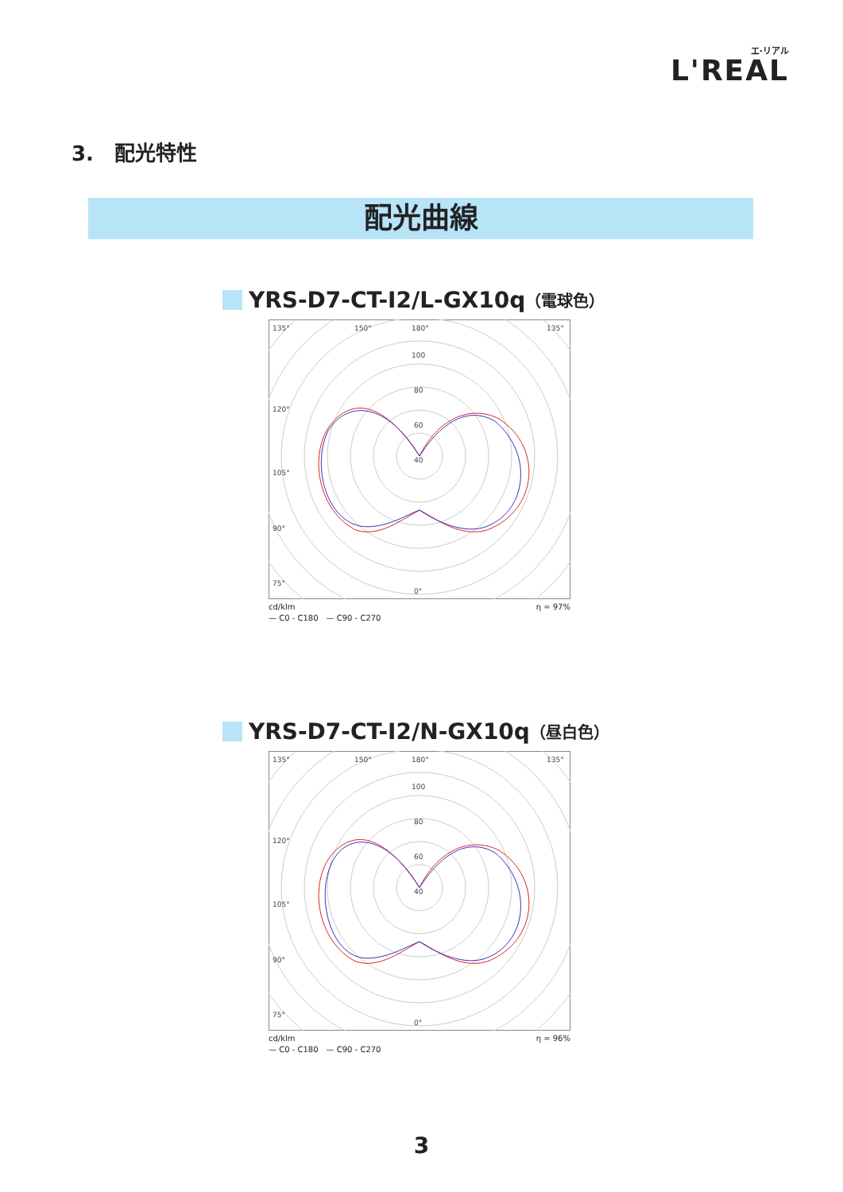エ·リアル
L'REAL
3.　配光特性
配光曲線
YRS-D7-CT-I2/L-GX10q （電球色）
135°
150°
180°
100
80
60
40
120°
105°
90°
75°
0°
135°
cd/klm
— C0 - C180　— C90 - C270 η = 97%
YRS-D7-CT-I2/N-GX10q （昼白色）
135°
150°
180°
100
80
60
40
120°
105°
90°
75°
0°
135°
cd/klm
— C0 - C180　— C90 - C270 η = 96%
3